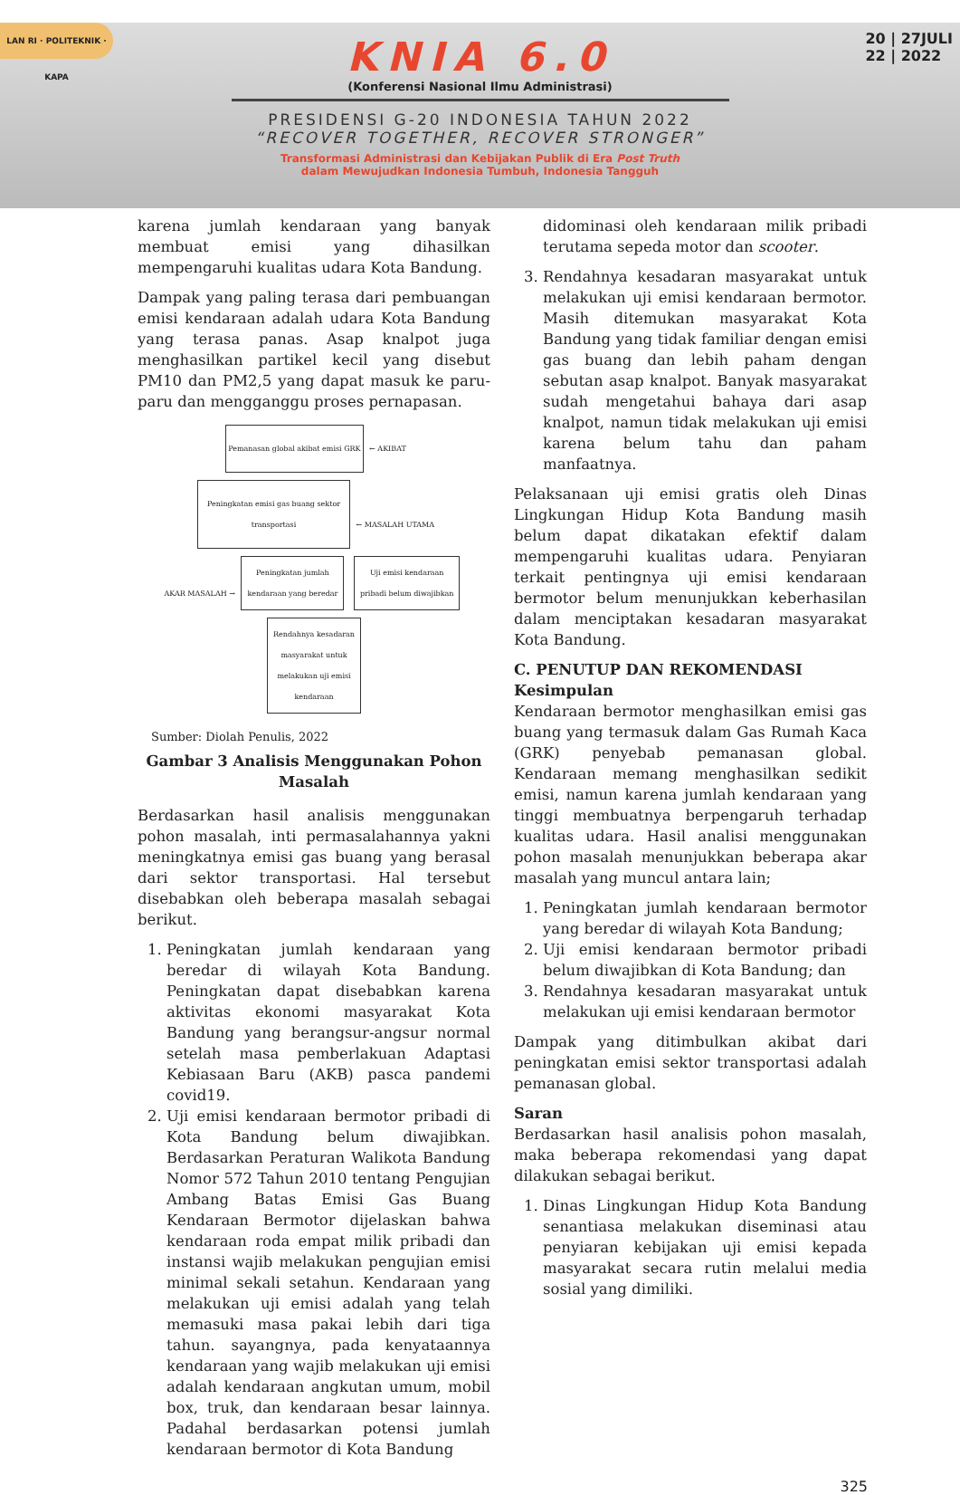LAN RI · POLITEKNIK · KAPA
20 | 27JULI
22 | 2022
KNIA 6.0
(Konferensi Nasional Ilmu Administrasi)
PRESIDENSI G-20 INDONESIA TAHUN 2022
“RECOVER TOGETHER, RECOVER STRONGER”
Transformasi Administrasi dan Kebijakan Publik di Era Post Truth
dalam Mewujudkan Indonesia Tumbuh, Indonesia Tangguh
karena jumlah kendaraan yang banyak membuat emisi yang dihasilkan mempengaruhi kualitas udara Kota Bandung.
Dampak yang paling terasa dari pembuangan emisi kendaraan adalah udara Kota Bandung yang terasa panas. Asap knalpot juga menghasilkan partikel kecil yang disebut PM10 dan PM2,5 yang dapat masuk ke paru-paru dan mengganggu proses pernapasan.
Pemanasan global akibat emisi GRK ← AKIBAT
Peningkatan emisi gas buang sektor
transportasi ← MASALAH UTAMA
AKAR MASALAH → Peningkatan jumlah
kendaraan yang beredar Uji emisi kendaraan
pribadi belum diwajibkan Rendahnya kesadaran
masyarakat untuk
melakukan uji emisi
kendaraan
Sumber: Diolah Penulis, 2022
Gambar 3 Analisis Menggunakan Pohon Masalah
Berdasarkan hasil analisis menggunakan pohon masalah, inti permasalahannya yakni meningkatnya emisi gas buang yang berasal dari sektor transportasi. Hal tersebut disebabkan oleh beberapa masalah sebagai berikut.
1. Peningkatan jumlah kendaraan yang beredar di wilayah Kota Bandung. Peningkatan dapat disebabkan karena aktivitas ekonomi masyarakat Kota Bandung yang berangsur-angsur normal setelah masa pemberlakuan Adaptasi Kebiasaan Baru (AKB) pasca pandemi covid19.
2. Uji emisi kendaraan bermotor pribadi di Kota Bandung belum diwajibkan. Berdasarkan Peraturan Walikota Bandung Nomor 572 Tahun 2010 tentang Pengujian Ambang Batas Emisi Gas Buang Kendaraan Bermotor dijelaskan bahwa kendaraan roda empat milik pribadi dan instansi wajib melakukan pengujian emisi minimal sekali setahun. Kendaraan yang melakukan uji emisi adalah yang telah memasuki masa pakai lebih dari tiga tahun. sayangnya, pada kenyataannya kendaraan yang wajib melakukan uji emisi adalah kendaraan angkutan umum, mobil box, truk, dan kendaraan besar lainnya. Padahal berdasarkan potensi jumlah kendaraan bermotor di Kota Bandung
didominasi oleh kendaraan milik pribadi terutama sepeda motor dan scooter.
3. Rendahnya kesadaran masyarakat untuk melakukan uji emisi kendaraan bermotor. Masih ditemukan masyarakat Kota Bandung yang tidak familiar dengan emisi gas buang dan lebih paham dengan sebutan asap knalpot. Banyak masyarakat sudah mengetahui bahaya dari asap knalpot, namun tidak melakukan uji emisi karena belum tahu dan paham manfaatnya.
Pelaksanaan uji emisi gratis oleh Dinas Lingkungan Hidup Kota Bandung masih belum dapat dikatakan efektif dalam mempengaruhi kualitas udara. Penyiaran terkait pentingnya uji emisi kendaraan bermotor belum menunjukkan keberhasilan dalam menciptakan kesadaran masyarakat Kota Bandung.
C. PENUTUP DAN REKOMENDASI
Kesimpulan
Kendaraan bermotor menghasilkan emisi gas buang yang termasuk dalam Gas Rumah Kaca (GRK) penyebab pemanasan global. Kendaraan memang menghasilkan sedikit emisi, namun karena jumlah kendaraan yang tinggi membuatnya berpengaruh terhadap kualitas udara. Hasil analisi menggunakan pohon masalah menunjukkan beberapa akar masalah yang muncul antara lain;
1. Peningkatan jumlah kendaraan bermotor yang beredar di wilayah Kota Bandung;
2. Uji emisi kendaraan bermotor pribadi belum diwajibkan di Kota Bandung; dan
3. Rendahnya kesadaran masyarakat untuk melakukan uji emisi kendaraan bermotor
Dampak yang ditimbulkan akibat dari peningkatan emisi sektor transportasi adalah pemanasan global.
Saran
Berdasarkan hasil analisis pohon masalah, maka beberapa rekomendasi yang dapat dilakukan sebagai berikut.
1. Dinas Lingkungan Hidup Kota Bandung senantiasa melakukan diseminasi atau penyiaran kebijakan uji emisi kepada masyarakat secara rutin melalui media sosial yang dimiliki.
325